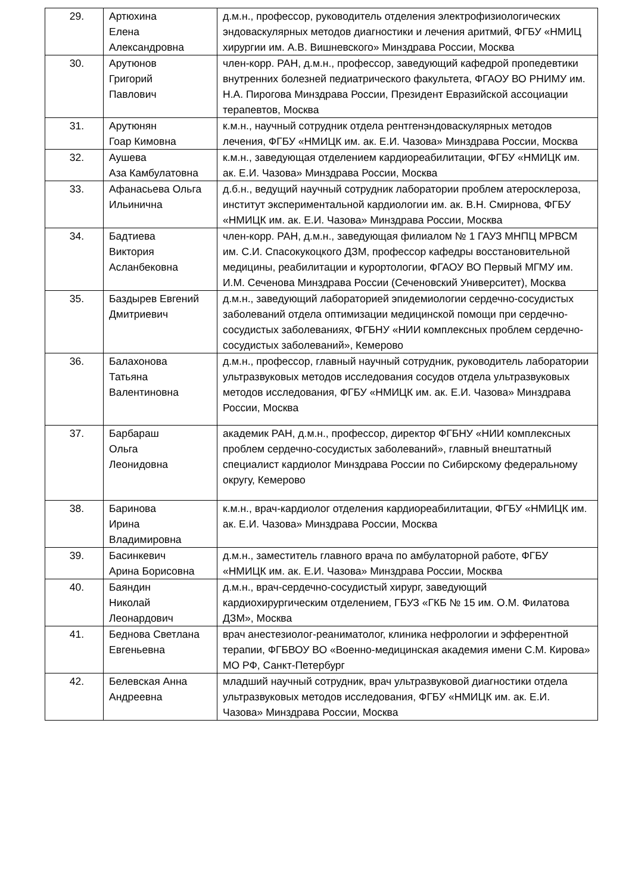| 29. | Артюхина Елена Александровна | д.м.н., профессор, руководитель отделения электрофизиологических эндоваскулярных методов диагностики и лечения аритмий, ФГБУ «НМИЦ хирургии им. А.В. Вишневского» Минздрава России, Москва |
| 30. | Арутюнов Григорий Павлович | член-корр. РАН, д.м.н., профессор, заведующий кафедрой пропедевтики внутренних болезней педиатрического факультета, ФГАОУ ВО РНИМУ им. Н.А. Пирогова Минздрава России, Президент Евразийской ассоциации терапевтов, Москва |
| 31. | Арутюнян Гоар Кимовна | к.м.н., научный сотрудник отдела рентгенэндоваскулярных методов лечения, ФГБУ «НМИЦК им. ак. Е.И. Чазова» Минздрава России, Москва |
| 32. | Аушева Аза Камбулатовна | к.м.н., заведующая отделением кардиореабилитации, ФГБУ «НМИЦК им. ак. Е.И. Чазова» Минздрава России, Москва |
| 33. | Афанасьева Ольга Ильинична | д.б.н., ведущий научный сотрудник лаборатории проблем атеросклероза, институт экспериментальной кардиологии им. ак. В.Н. Смирнова, ФГБУ «НМИЦК им. ак. Е.И. Чазова» Минздрава России, Москва |
| 34. | Бадтиева Виктория Асланбековна | член-корр. РАН, д.м.н., заведующая филиалом № 1 ГАУЗ МНПЦ МРВСМ им. С.И. Спасокукоцкого ДЗМ, профессор кафедры восстановительной медицины, реабилитации и курортологии, ФГАОУ ВО Первый МГМУ им. И.М. Сеченова Минздрава России (Сеченовский Университет), Москва |
| 35. | Баздырев Евгений Дмитриевич | д.м.н., заведующий лабораторией эпидемиологии сердечно-сосудистых заболеваний отдела оптимизации медицинской помощи при сердечно-сосудистых заболеваниях, ФГБНУ «НИИ комплексных проблем сердечно-сосудистых заболеваний», Кемерово |
| 36. | Балахонова Татьяна Валентиновна | д.м.н., профессор, главный научный сотрудник, руководитель лаборатории ультразвуковых методов исследования сосудов отдела ультразвуковых методов исследования, ФГБУ «НМИЦК им. ак. Е.И. Чазова» Минздрава России, Москва |
| 37. | Барбараш Ольга Леонидовна | академик РАН, д.м.н., профессор, директор ФГБНУ «НИИ комплексных проблем сердечно-сосудистых заболеваний», главный внештатный специалист кардиолог Минздрава России по Сибирскому федеральному округу, Кемерово |
| 38. | Баринова Ирина Владимировна | к.м.н., врач-кардиолог отделения кардиореабилитации, ФГБУ «НМИЦК им. ак. Е.И. Чазова» Минздрава России, Москва |
| 39. | Басинкевич Арина Борисовна | д.м.н., заместитель главного врача по амбулаторной работе, ФГБУ «НМИЦК им. ак. Е.И. Чазова» Минздрава России, Москва |
| 40. | Баяндин Николай Леонардович | д.м.н., врач-сердечно-сосудистый хирург, заведующий кардиохирургическим отделением, ГБУЗ «ГКБ № 15 им. О.М. Филатова ДЗМ», Москва |
| 41. | Беднова Светлана Евгеньевна | врач анестезиолог-реаниматолог, клиника нефрологии и эфферентной терапии, ФГБВОУ ВО «Военно-медицинская академия имени С.М. Кирова» МО РФ, Санкт-Петербург |
| 42. | Белевская Анна Андреевна | младший научный сотрудник, врач ультразвуковой диагностики отдела ультразвуковых методов исследования, ФГБУ «НМИЦК им. ак. Е.И. Чазова» Минздрава России, Москва |